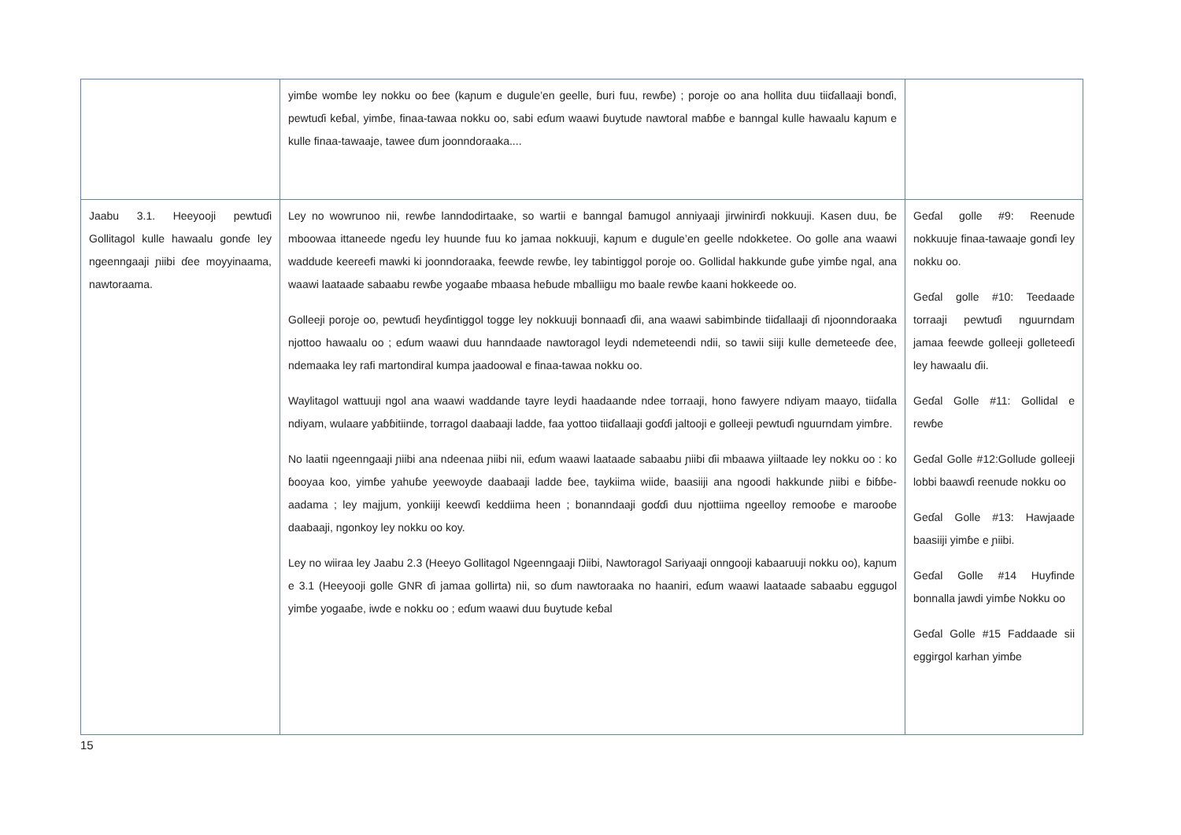| | yimɓe womɓe ley nokku oo ɓee (kaɲum e dugule’en geelle, ɓuri fuu, rewɓe) ; poroje oo ana hollita duu tiiɗallaaji bonɗi, pewtuɗi keɓal, yimɓe, finaa-tawaa nokku oo, sabi eɗum waawi ɓuytude nawtoral maɓɓe e banngal kulle hawaalu kaɲum e kulle finaa-tawaaje, tawee ɗum joonndoraaka.... | |
| Jaabu 3.1. Heeyooji pewtuɗi Gollitagol kulle hawaalu gonɗe ley ngeenngaaji ɲiibi ɗee moyyinaama, nawtoraama. | Ley no wowrunoo nii, rewɓe lanndodirtaake, so wartii e banngal ɓamugol anniyaaji jirwinirɗi nokkuuji. Kasen duu, ɓe mboowaa ittaneede ngeɗu ley huunde fuu ko jamaa nokkuuji, kaɲum e dugule’en geelle ndokketee. Oo golle ana waawi waddude keereefi mawki ki joonndoraaka, feewde rewɓe, ley tabintiggol poroje oo. Gollidal hakkunde guɓe yimɓe ngal, ana waawi laataade sabaabu rewɓe yogaaɓe mbaasa heɓude mballiigu mo baale rewɓe kaani hokkeede oo. Golleeji poroje oo, pewtuɗi heyɗintiggol togge ley nokkuuji bonnaaɗi ɗii, ana waawi sabimbinde tiiɗallaaji ɗi njoonndoraaka njottoo hawaalu oo ; eɗum waawi duu hanndaade nawtoragol leydi ndemeteendi ndii, so tawii siiji kulle demeteeɗe ɗee, ndemaaka ley rafi martondiral kumpa jaadoowal e finaa-tawaa nokku oo. Waylitagol wattuuji ngol ana waawi waddande tayre leydi haadaande ndee torraaji, hono fawyere ndiyam maayo, tiiɗalla ndiyam, wulaare yaɓɓitiinde, torragol daabaaji ladde, faa yottoo tiiɗallaaji goɗɗi jaltooji e golleeji pewtuɗi nguurndam yimɓre. No laatii ngeenngaaji ɲiibi ana ndeenaa ɲiibi nii, eɗum waawi laataade sabaabu ɲiibi ɗii mbaawa yiiltaade ley nokku oo : ko ɓooyaa koo, yimɓe yahuɓe yeewoyde daabaaji ladde ɓee, taykiima wiide, baasiiji ana ngoodi hakkunde ɲiibi e ɓiɓɓe-aadama ; ley majjum, yonkiiji keewɗi keddiima heen ; bonanndaaji goɗɗi duu njottiima ngeelloy remooɓe e marooɓe daabaaji, ngonkoy ley nokku oo koy. Ley no wiiraa ley Jaabu 2.3 (Heeyo Gollitagol Ngeenngaaji Ŋiibi, Nawtoragol Sariyaaji onngooji kabaaruuji nokku oo), kaɲum e 3.1 (Heeyooji golle GNR ɗi jamaa gollirta) nii, so ɗum nawtoraaka no haaniri, eɗum waawi laataade sabaabu eggugol yimɓe yogaaɓe, iwde e nokku oo ; eɗum waawi duu ɓuytude keɓal | Geɗal golle #9: Reenude nokkuuje finaa-tawaaje gonɗi ley nokku oo. Geɗal golle #10: Teedaade torraaji pewtuɗi nguurndam jamaa feewde golleeji golleteeɗi ley hawaalu ɗii. Geɗal Golle #11: Gollidal e rewɓe Geɗal Golle #12:Gollude golleeji lobbi baawɗi reenude nokku oo Geɗal Golle #13: Hawjaade baasiiji yimɓe e ɲiibi. Geɗal Golle #14 Huyfinde bonnalla jawdi yimɓe Nokku oo Geɗal Golle #15 Faddaade sii eggirgol karhan yimɓe |
15